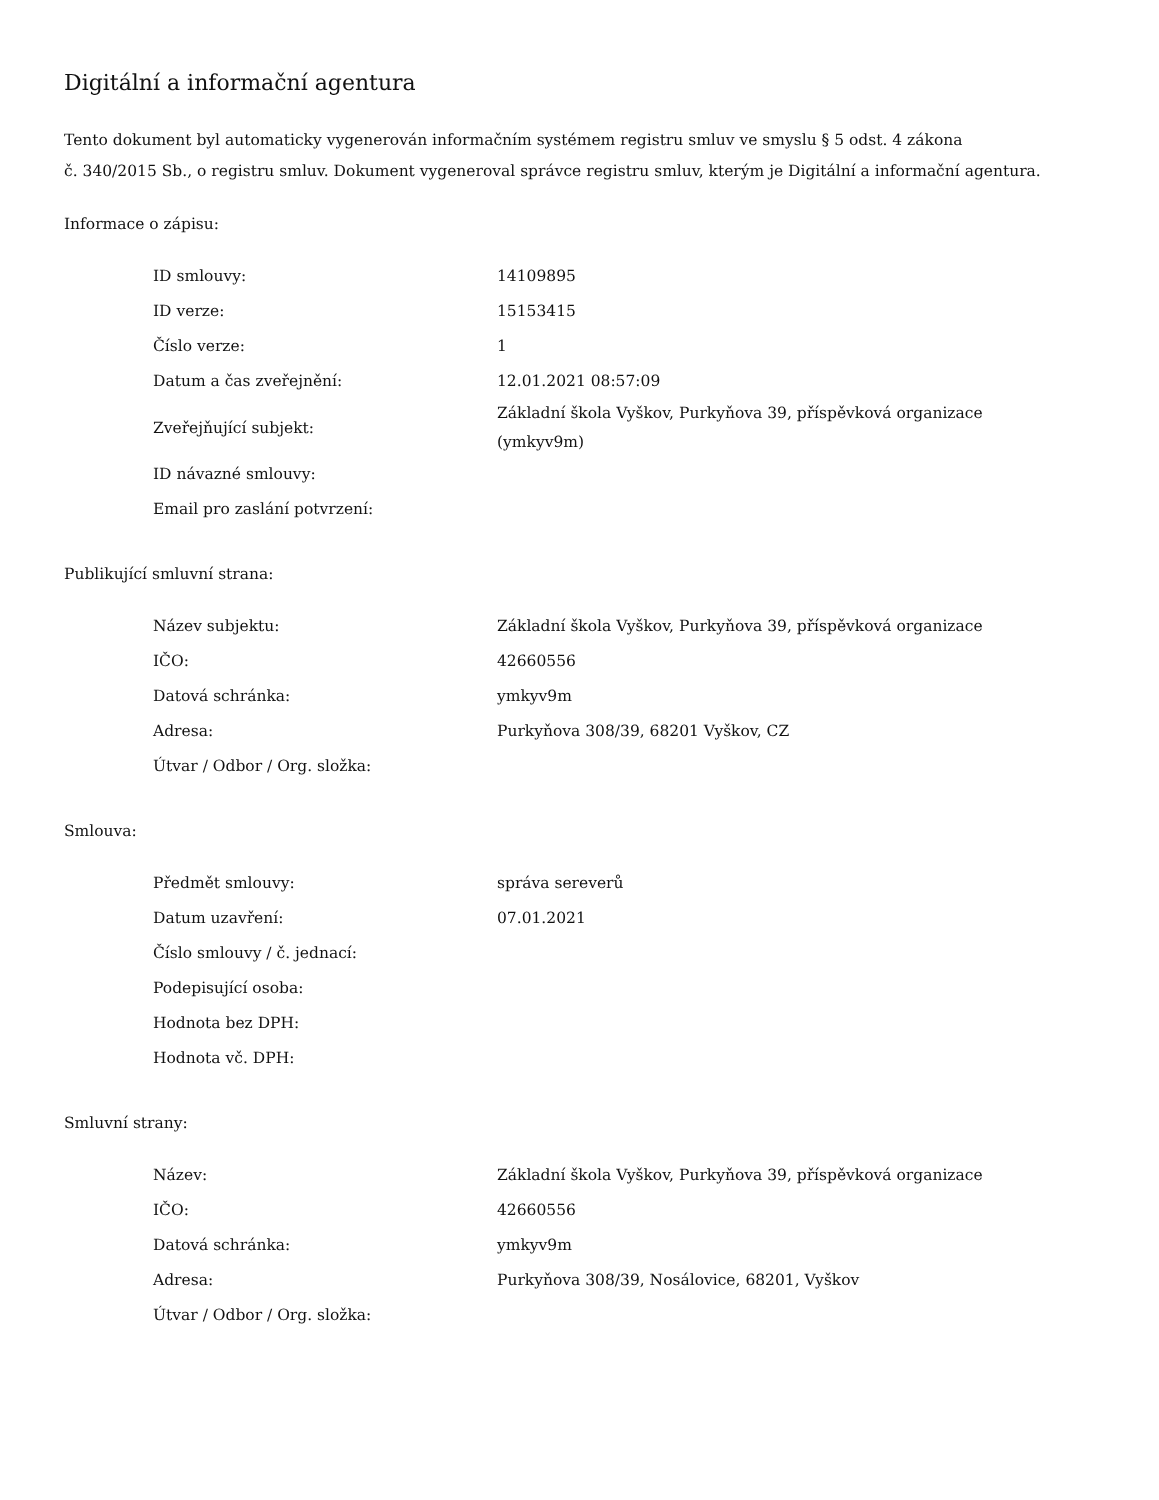Digitální a informační agentura
Tento dokument byl automaticky vygenerován informačním systémem registru smluv ve smyslu § 5 odst. 4 zákona
č. 340/2015 Sb., o registru smluv. Dokument vygeneroval správce registru smluv, kterým je Digitální a informační agentura.
Informace o zápisu:
| ID smlouvy: | 14109895 |
| ID verze: | 15153415 |
| Číslo verze: | 1 |
| Datum a čas zveřejnění: | 12.01.2021 08:57:09 |
| Zveřejňující subjekt: | Základní škola Vyškov, Purkyňova 39, příspěvková organizace (ymkyv9m) |
| ID návazné smlouvy: | |
| Email pro zaslání potvrzení: | |
Publikující smluvní strana:
| Název subjektu: | Základní škola Vyškov, Purkyňova 39, příspěvková organizace |
| IČO: | 42660556 |
| Datová schránka: | ymkyv9m |
| Adresa: | Purkyňova 308/39, 68201 Vyškov, CZ |
| Útvar / Odbor / Org. složka: | |
Smlouva:
| Předmět smlouvy: | správa sereverů |
| Datum uzavření: | 07.01.2021 |
| Číslo smlouvy / č. jednací: | |
| Podepisující osoba: | |
| Hodnota bez DPH: | |
| Hodnota vč. DPH: | |
Smluvní strany:
| Název: | Základní škola Vyškov, Purkyňova 39, příspěvková organizace |
| IČO: | 42660556 |
| Datová schránka: | ymkyv9m |
| Adresa: | Purkyňova 308/39, Nosálovice, 68201, Vyškov |
| Útvar / Odbor / Org. složka: | |